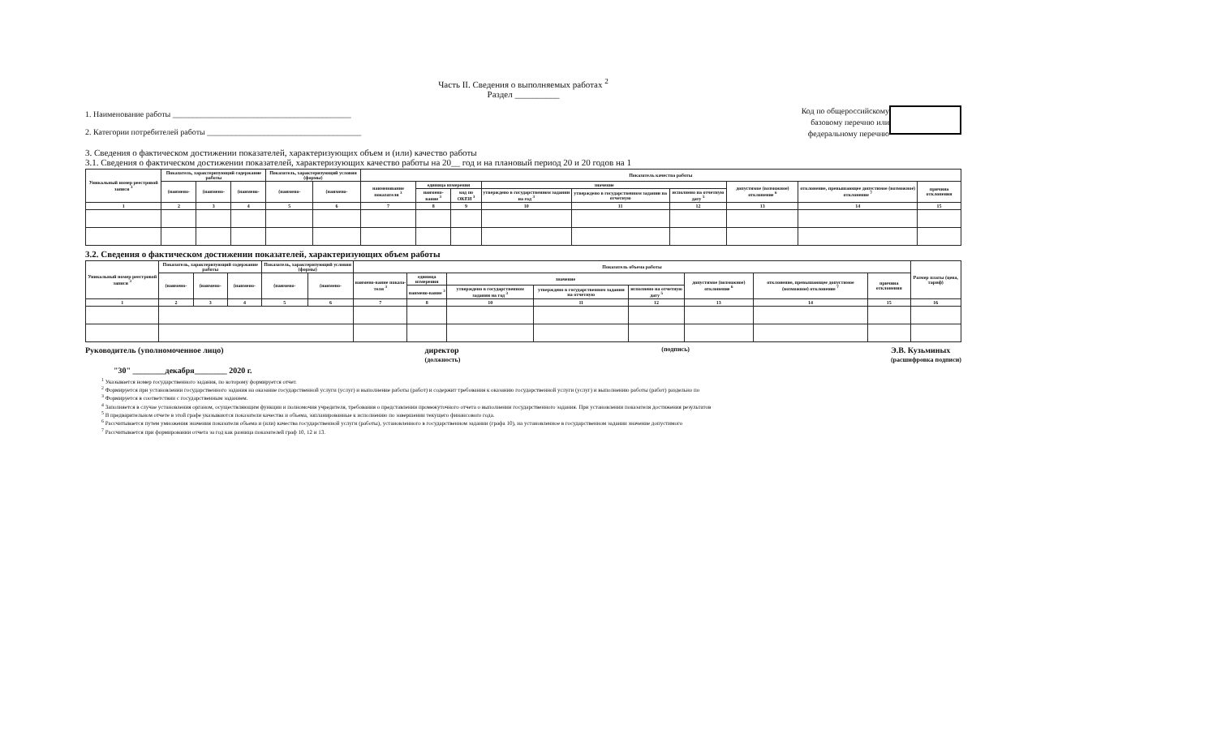Часть II. Сведения о выполняемых работах <sup>2</sup>
Раздел __________
1. Наименование работы ____________________________________________
2. Категории потребителей работы ______________________________________
Код по общероссийскому
базовому перечню или
федеральному перечню
3. Сведения о фактическом достижении показателей, характеризующих объем и (или) качество работы
3.1. Сведения о фактическом достижении показателей, характеризующих качество работы на 20__ год и на плановый период 20 и 20 годов на 1
| Уникальный номер реестровой записи <sup>3</sup> | Показатель, характеризующий содержание работы | | | Показатель, характеризующий условия (формы) | | Показатель качества работы | | | | | | | | |
| --- | --- | --- | --- | --- | --- | --- | --- | --- | --- | --- | --- | --- | --- | --- |
| | (наимено- | (наимено- | (наимено- | (наимено- | (наимено- | наименование показателя <sup>3</sup> | единица измерения | | значение | | | допустимое (возможное) отклонение <sup>6</sup> | отклонение, превышающее допустимое (возможное) отклонение <sup>7</sup> | причина отклонения |
| | | | | | | | наимено-вание <sup>3</sup> | код по ОКЕИ <sup>3</sup> | утверждено в государственном задании на год <sup>3</sup> | утверждено в государственном задании на отчетную | исполнено на отчетную дату <sup>5</sup> | | | |
| 1 | 2 | 3 | 4 | 5 | 6 | 7 | 8 | 9 | 10 | 11 | 12 | 13 | 14 | 15 |
3.2. Сведения о фактическом достижении показателей, характеризующих объем работы
| Уникальный номер реестровой записи <sup>3</sup> | Показатель, характеризующий содержание работы | | | Показатель, характеризующий условия (формы) | | Показатель объема работы | | | | | | | | Размер платы (цена, тариф) |
| --- | --- | --- | --- | --- | --- | --- | --- | --- | --- | --- | --- | --- | --- | --- |
| | (наимено- | (наимено- | (наимено- | (наимено- | (наимено- | наимено-вание показа-теля <sup>3</sup> | единица измерения | значение | | | допустимое (возможное) отклонение <sup>6</sup> | отклонение, превышающее допустимое (возможное) отклонение <sup>7</sup> | причина отклонения | |
| | | | | | | | наимено-вание <sup>3</sup> | утверждено в государственном задании на год <sup>3</sup> | утверждено в государственном задании на отчетную | исполнено на отчетную дату <sup>5</sup> | | | | |
| 1 | 2 | 3 | 4 | 5 | 6 | 7 | 8 | 10 | 11 | 12 | 13 | 14 | 15 | 16 |
Руководитель (уполномоченное лицо) директор
(должность) (подпись) Э.В. Кузьминых
(расшифровка подписи)
"30" ________декабря________ 2020 г.
<sup>1</sup> Указывается номер государственного задания, по которому формируется отчет.
<sup>2</sup> Формируется при установлении государственного задания на оказание государственной услуги (услуг) и выполнение работы (работ) и содержит требования к оказанию государственной услуги (услуг) и выполнению работы (работ) раздельно по
<sup>3</sup> Формируется в соответствии с государственным заданием.
<sup>4</sup> Заполняется в случае установления органом, осуществляющим функции и полномочия учредителя, требования о представлении промежуточного отчета о выполнении государственного задания. При установлении показателя достижения результатов
<sup>5</sup> В предварительном отчете в этой графе указываются показатели качества и объема, запланированные к исполнению по завершении текущего финансового года.
<sup>6</sup> Рассчитывается путем умножения значения показателя объема и (или) качества государственной услуги (работы), установленного в государственном задании (графа 10), на установленное в государственном задании значение допустимого
<sup>7</sup> Рассчитывается при формировании отчета за год как разница показателей граф 10, 12 и 13.